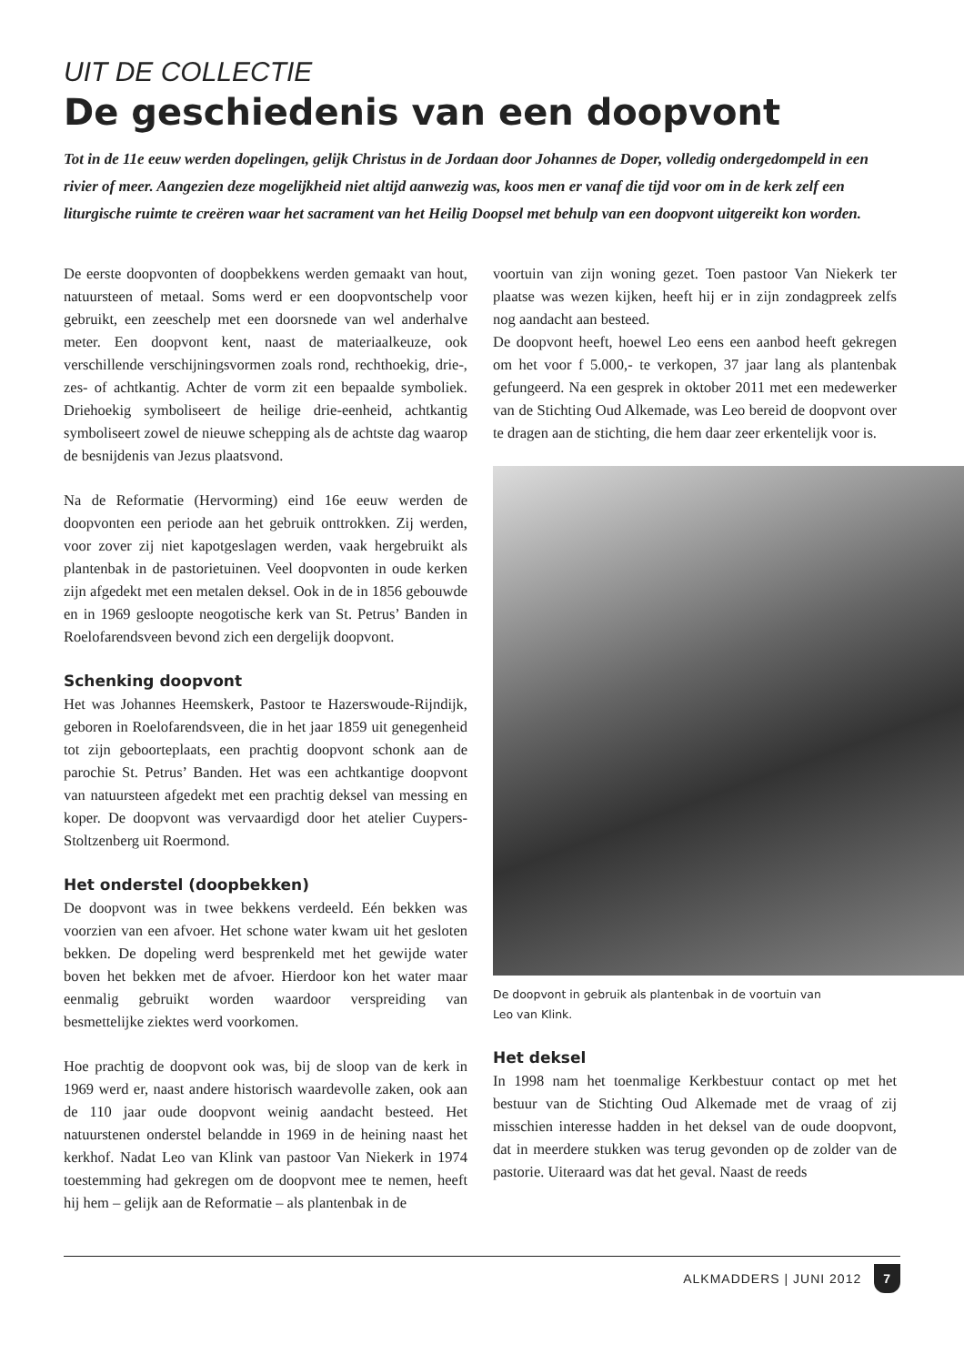UIT DE COLLECTIE
De geschiedenis van een doopvont
Tot in de 11e eeuw werden dopelingen, gelijk Christus in de Jordaan door Johannes de Doper, volledig ondergedompeld in een rivier of meer. Aangezien deze mogelijkheid niet altijd aanwezig was, koos men er vanaf die tijd voor om in de kerk zelf een liturgische ruimte te creëren waar het sacrament van het Heilig Doopsel met behulp van een doopvont uitgereikt kon worden.
De eerste doopvonten of doopbekkens werden gemaakt van hout, natuursteen of metaal. Soms werd er een doopvontschelp voor gebruikt, een zeeschelp met een doorsnede van wel anderhalve meter. Een doopvont kent, naast de materiaalkeuze, ook verschillende verschijningsvormen zoals rond, rechthoekig, drie-, zes- of achtkantig. Achter de vorm zit een bepaalde symboliek. Driehoekig symboliseert de heilige drie-eenheid, achtkantig symboliseert zowel de nieuwe schepping als de achtste dag waarop de besnijdenis van Jezus plaatsvond.
Na de Reformatie (Hervorming) eind 16e eeuw werden de doopvonten een periode aan het gebruik onttrokken. Zij werden, voor zover zij niet kapotgeslagen werden, vaak hergebruikt als plantenbak in de pastorietuinen. Veel doopvonten in oude kerken zijn afgedekt met een metalen deksel. Ook in de in 1856 gebouwde en in 1969 gesloopte neogotische kerk van St. Petrus’ Banden in Roelofarendsveen bevond zich een dergelijk doopvont.
Schenking doopvont
Het was Johannes Heemskerk, Pastoor te Hazerswoude-Rijndijk, geboren in Roelofarendsveen, die in het jaar 1859 uit genegenheid tot zijn geboorteplaats, een prachtig doopvont schonk aan de parochie St. Petrus’ Banden. Het was een achtkantige doopvont van natuursteen afgedekt met een prachtig deksel van messing en koper. De doopvont was vervaardigd door het atelier Cuypers-Stoltzenberg uit Roermond.
Het onderstel (doopbekken)
De doopvont was in twee bekkens verdeeld. Eén bekken was voorzien van een afvoer. Het schone water kwam uit het gesloten bekken. De dopeling werd besprenkeld met het gewijde water boven het bekken met de afvoer. Hierdoor kon het water maar eenmalig gebruikt worden waardoor verspreiding van besmettelijke ziektes werd voorkomen.
Hoe prachtig de doopvont ook was, bij de sloop van de kerk in 1969 werd er, naast andere historisch waardevolle zaken, ook aan de 110 jaar oude doopvont weinig aandacht besteed. Het natuurstenen onderstel belandde in 1969 in de heining naast het kerkhof. Nadat Leo van Klink van pastoor Van Niekerk in 1974 toestemming had gekregen om de doopvont mee te nemen, heeft hij hem – gelijk aan de Reformatie – als plantenbak in de
voortuin van zijn woning gezet. Toen pastoor Van Niekerk ter plaatse was wezen kijken, heeft hij er in zijn zondagpreek zelfs nog aandacht aan besteed.
De doopvont heeft, hoewel Leo eens een aanbod heeft gekregen om het voor f 5.000,- te verkopen, 37 jaar lang als plantenbak gefungeerd. Na een gesprek in oktober 2011 met een medewerker van de Stichting Oud Alkemade, was Leo bereid de doopvont over te dragen aan de stichting, die hem daar zeer erkentelijk voor is.
De doopvont in gebruik als plantenbak in de voortuin van
Leo van Klink.
Het deksel
In 1998 nam het toenmalige Kerkbestuur contact op met het bestuur van de Stichting Oud Alkemade met de vraag of zij misschien interesse hadden in het deksel van de oude doopvont, dat in meerdere stukken was terug gevonden op de zolder van de pastorie. Uiteraard was dat het geval. Naast de reeds
ALKMADDERS | JUNI 2012 7